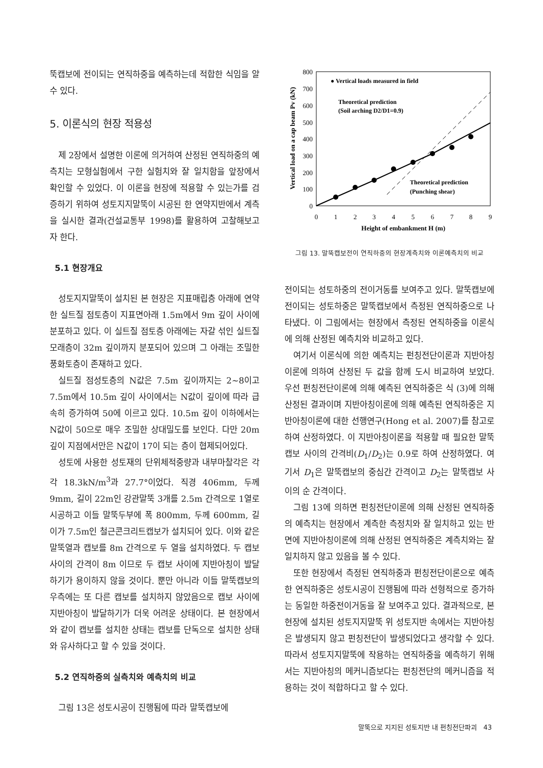뚝캡보에 전이되는 연직하중을 예측하는데 적합한 식임을 알 수 있다.
5. 이론식의 현장 적용성
제 2장에서 설명한 이론에 의거하여 산정된 연직하중의 예측치는 모형실험에서 구한 실험치와 잘 일치함을 앞장에서 확인할 수 있었다. 이 이론을 현장에 적용할 수 있는가를 검증하기 위하여 성토지지말뚝이 시공된 한 연약지반에서 계측을 실시한 결과(건설교통부 1998)를 활용하여 고찰해보고자 한다.
5.1 현장개요
성토지지말뚝이 설치된 본 현장은 지표매립층 아래에 연약한 실트질 점토층이 지표면아래 1.5m에서 9m 깊이 사이에 분포하고 있다. 이 실트질 점토층 아래에는 자갈 섞인 실트질 모래층이 32m 깊이까지 분포되어 있으며 그 아래는 조밀한 풍화토층이 존재하고 있다.
실트질 점성토층의 N값은 7.5m 깊이까지는 2~8이고 7.5m에서 10.5m 깊이 사이에서는 N값이 깊이에 따라 급속히 증가하여 50에 이르고 있다. 10.5m 깊이 이하에서는 N값이 50으로 매우 조밀한 상대밀도를 보인다. 다만 20m 깊이 지점에서만은 N값이 17이 되는 층이 협제되어있다.
성토에 사용한 성토재의 단위체적중량과 내부마찰각은 각각 18.3kN/m<sup>3</sup>과 27.7°이었다. 직경 406mm, 두께 9mm, 길이 22m인 강관말뚝 3개를 2.5m 간격으로 1열로 시공하고 이들 말뚝두부에 폭 800mm, 두께 600mm, 길이가 7.5m인 철근콘크리트캡보가 설치되어 있다. 이와 같은 말뚝열과 캡보를 8m 간격으로 두 열을 설치하였다. 두 캡보 사이의 간격이 8m 이므로 두 캡보 사이에 지반아칭이 발달하기가 용이하지 않을 것이다. 뿐만 아니라 이들 말뚝캡보의 우측에는 또 다른 캡보를 설치하지 않았음으로 캡보 사이에 지반아칭이 발달하기가 더욱 어려운 상태이다. 본 현장에서와 같이 캡보를 설치한 상태는 캡보를 단독으로 설치한 상태와 유사하다고 할 수 있을 것이다.
5.2 연직하중의 실측치와 예측치의 비교
그림 13은 성토시공이 진행됨에 따라 말뚝캡보에
Vertical load on a cap beam Pv (kN)
800
700
600
500
400
300
200
100
0
0
1
2
3
4
5
6
7
8
9
Height of embankment H (m)
● Vertical loads measured in field
Theoretical prediction
(Soil arching D2/D1=0.9)
Theoretical prediction
(Punching shear)
그림 13. 말뚝캡보전이 연직하중의 현장계측치와 이론예측치의 비교
전이되는 성토하중의 전이거동를 보여주고 있다. 말뚝캡보에 전이되는 성토하중은 말뚝캡보에서 측정된 연직하중으로 나타냈다. 이 그림에서는 현장에서 측정된 연직하중을 이론식에 의해 산정된 예측치와 비교하고 있다.
여기서 이론식에 의한 예측치는 펀칭전단이론과 지반아칭이론에 의하여 산정된 두 값을 함께 도시 비교하여 보았다. 우선 펀칭전단이론에 의해 예측된 연직하중은 식 (3)에 의해 산정된 결과이며 지반아칭이론에 의해 예측된 연직하중은 지반아칭이론에 대한 선행연구(Hong et al. 2007)를 참고로 하여 산정하였다. 이 지반아칭이론을 적용할 때 필요한 말뚝캡보 사이의 간격비(D<sub>1</sub>/D<sub>2</sub>)는 0.9로 하여 산정하였다. 여기서 D<sub>1</sub>은 말뚝캡보의 중심간 간격이고 D<sub>2</sub>는 말뚝캡보 사이의 순 간격이다.
그림 13에 의하면 펀칭전단이론에 의해 산정된 연직하중의 예측치는 현장에서 계측한 측정치와 잘 일치하고 있는 반면에 지반아칭이론에 의해 산정된 연직하중은 계측치와는 잘 일치하지 않고 있음을 볼 수 있다.
또한 현장에서 측정된 연직하중과 펀칭전단이론으로 예측한 연직하중은 성토시공이 진행됨에 따라 선형적으로 증가하는 동일한 하중전이거동을 잘 보여주고 있다. 결과적으로, 본 현장에 설치된 성토지지말뚝 위 성토지반 속에서는 지반아칭은 발생되지 않고 펀칭전단이 발생되었다고 생각할 수 있다. 따라서 성토지지말뚝에 작용하는 연직하중을 예측하기 위해서는 지반아칭의 메커니즘보다는 펀칭전단의 메커니즘을 적용하는 것이 적합하다고 할 수 있다.
말뚝으로 지지된 성토지반 내 펀칭전단파괴 43